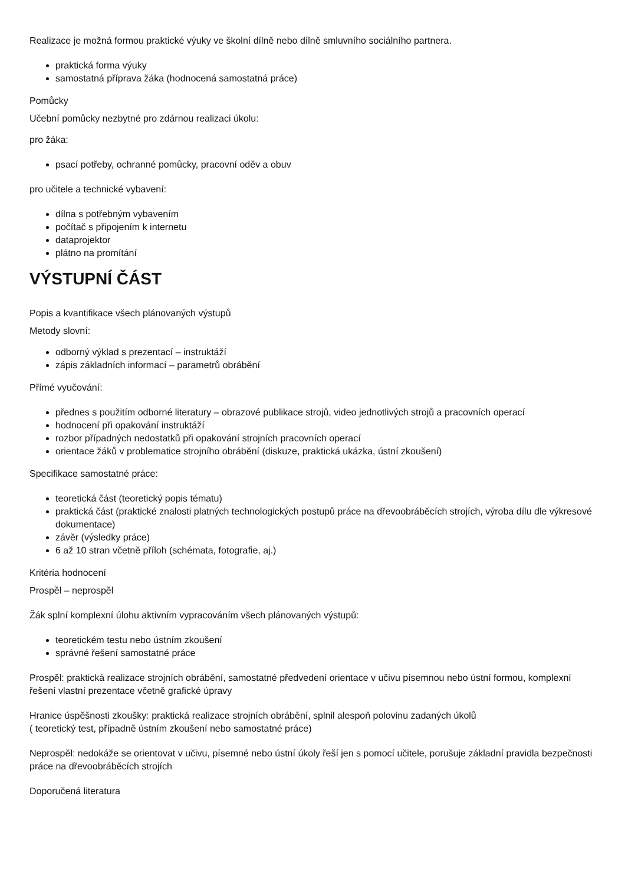Realizace je možná formou praktické výuky ve školní dílně nebo dílně smluvního sociálního partnera.
praktická forma výuky
samostatná příprava žáka (hodnocená samostatná práce)
Pomůcky
Učební pomůcky nezbytné pro zdárnou realizaci úkolu:
pro žáka:
psací potřeby, ochranné pomůcky, pracovní oděv a obuv
pro učitele a technické vybavení:
dílna s potřebným vybavením
počítač s připojením k internetu
dataprojektor
plátno na promítání
VÝSTUPNÍ ČÁST
Popis a kvantifikace všech plánovaných výstupů
Metody slovní:
odborný výklad s prezentací – instruktáží
zápis základních informací – parametrů obrábění
Přímé vyučování:
přednes s použitím odborné literatury – obrazové publikace strojů, video jednotlivých strojů a pracovních operací
hodnocení při opakování instruktáží
rozbor případných nedostatků při opakování strojních pracovních operací
orientace žáků v problematice strojního obrábění (diskuze, praktická ukázka, ústní zkoušení)
Specifikace samostatné práce:
teoretická část (teoretický popis tématu)
praktická část (praktické znalosti platných technologických postupů práce na dřevoobráběcích strojích, výroba dílu dle výkresové dokumentace)
závěr (výsledky práce)
6 až 10 stran včetně příloh (schémata, fotografie, aj.)
Kritéria hodnocení
Prospěl – neprospěl
Žák splní komplexní úlohu aktivním vypracováním všech plánovaných výstupů:
teoretickém testu nebo ústním zkoušení
správné řešení samostatné práce
Prospěl: praktická realizace strojních obrábění, samostatné předvedení orientace v učivu písemnou nebo ústní formou, komplexní řešení vlastní prezentace včetně grafické úpravy
Hranice úspěšnosti zkoušky: praktická realizace strojních obrábění, splnil alespoň polovinu zadaných úkolů
( teoretický test, případně ústním zkoušení nebo samostatné práce)
Neprospěl: nedokáže se orientovat v učivu, písemné nebo ústní úkoly řeší jen s pomocí učitele, porušuje základní pravidla bezpečnosti práce na dřevoobráběcích strojích
Doporučená literatura